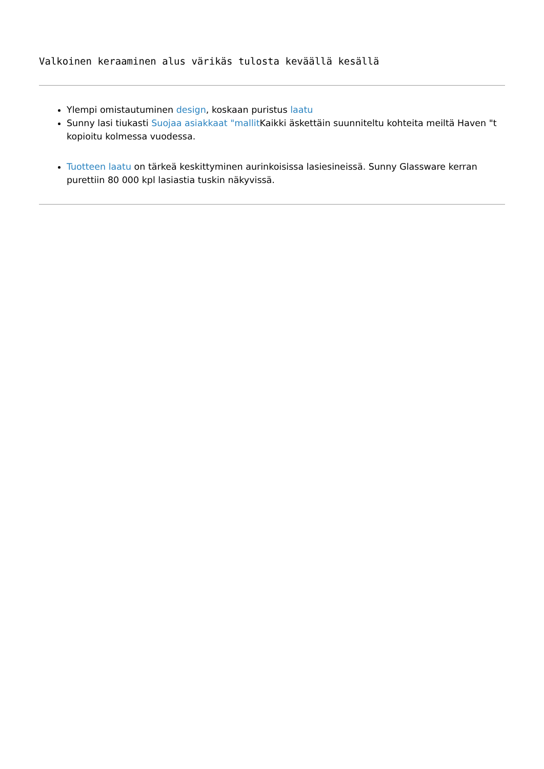Valkoinen keraaminen alus värikäs tulosta keväällä kesällä
Ylempi omistautuminen design, koskaan puristus laatu
Sunny lasi tiukasti Suojaa asiakkaat "mallit Kaikki äskettäin suunniteltu kohteita meiltä Haven "t kopioitu kolmessa vuodessa.
Tuotteen laatu on tärkeä keskittyminen aurinkoisissa lasiesineissä. Sunny Glassware kerran purettiin 80 000 kpl lasiastia tuskin näkyvissä.